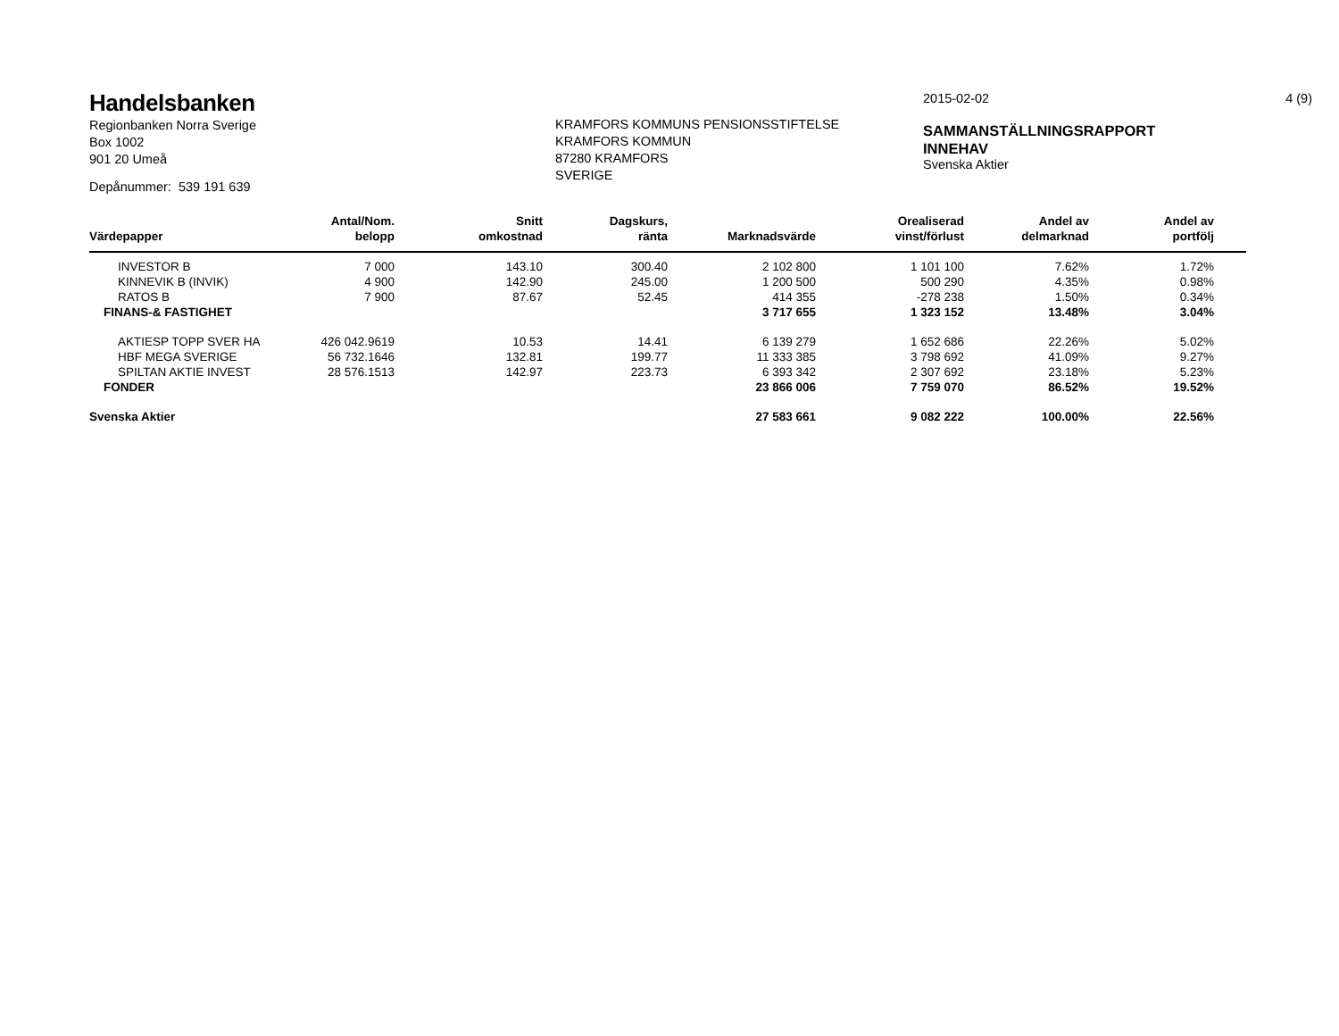Handelsbanken
Regionbanken Norra Sverige
Box 1002
901 20 Umeå
Depånummer: 539 191 639
KRAMFORS KOMMUNS PENSIONSSTIFTELSE
KRAMFORS KOMMUN
87280 KRAMFORS
SVERIGE
2015-02-02
SAMMANSTÄLLNINGSRAPPORT
INNEHAV
Svenska Aktier
4 (9)
| Värdepapper | Antal/Nom. belopp | Snitt omkostnad | Dagskurs, ränta | Marknadsvärde | Orealiserad vinst/förlust | Andel av delmarknad | Andel av portfölj | |
| --- | --- | --- | --- | --- | --- | --- | --- | --- |
| INVESTOR B | 7 000 | 143.10 | 300.40 | 2 102 800 | 1 101 100 | 7.62% | 1.72% | |
| KINNEVIK B (INVIK) | 4 900 | 142.90 | 245.00 | 1 200 500 | 500 290 | 4.35% | 0.98% | |
| RATOS B | 7 900 | 87.67 | 52.45 | 414 355 | -278 238 | 1.50% | 0.34% | |
| FINANS-& FASTIGHET | | | | 3 717 655 | 1 323 152 | 13.48% | 3.04% | |
| AKTIESP TOPP SVER HA | 426 042.9619 | 10.53 | 14.41 | 6 139 279 | 1 652 686 | 22.26% | 5.02% | |
| HBF MEGA SVERIGE | 56 732.1646 | 132.81 | 199.77 | 11 333 385 | 3 798 692 | 41.09% | 9.27% | |
| SPILTAN AKTIE INVEST | 28 576.1513 | 142.97 | 223.73 | 6 393 342 | 2 307 692 | 23.18% | 5.23% | |
| FONDER | | | | 23 866 006 | 7 759 070 | 86.52% | 19.52% | |
| Svenska Aktier | | | | 27 583 661 | 9 082 222 | 100.00% | 22.56% | |